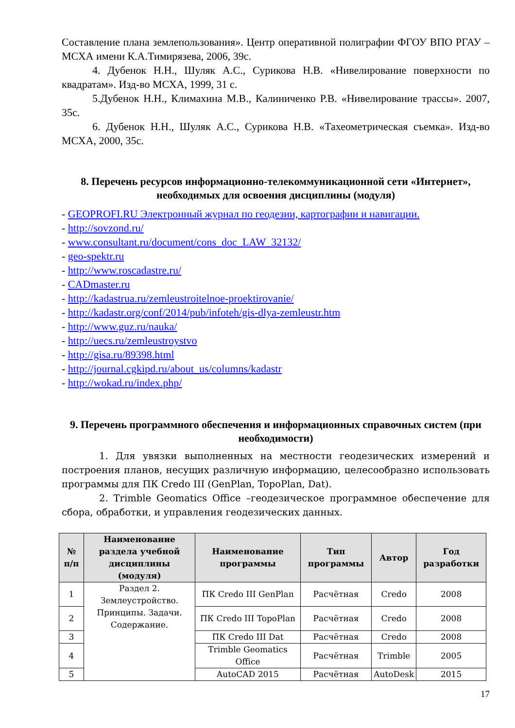Составление плана землепользования». Центр оперативной полиграфии ФГОУ ВПО РГАУ – МСХА имени К.А.Тимирязева, 2006, 39с.
4. Дубенок Н.Н., Шуляк А.С., Сурикова Н.В. «Нивелирование поверхности по квадратам». Изд-во МСХА, 1999, 31 с.
5.Дубенок Н.Н., Климахина М.В., Калиниченко Р.В. «Нивелирование трассы». 2007, 35с.
6. Дубенок Н.Н., Шуляк А.С., Сурикова Н.В. «Тахеометрическая съемка». Изд-во МСХА, 2000, 35с.
8. Перечень ресурсов информационно-телекоммуникационной сети «Интернет», необходимых для освоения дисциплины (модуля)
- GEOPROFI.RU Электронный журнал по геодезии, картографии и навигации.
- http://sovzond.ru/
- www.consultant.ru/document/cons_doc_LAW_32132/
- geo-spektr.ru
- http://www.roscadastre.ru/
- CADmaster.ru
- http://kadastrua.ru/zemleustroitelnoe-proektirovanie/
- http://kadastr.org/conf/2014/pub/infoteh/gis-dlya-zemleustr.htm
- http://www.guz.ru/nauka/
- http://uecs.ru/zemleustroystvo
- http://gisa.ru/89398.html
- http://journal.cgkipd.ru/about_us/columns/kadastr
- http://wokad.ru/index.php/
9. Перечень программного обеспечения и информационных справочных систем (при необходимости)
1. Для увязки выполненных на местности геодезических измерений и построения планов, несущих различную информацию, целесообразно использовать программы для ПК Credo III (GenPlan, TopoPlan, Dat).
2. Trimble Geomatics Office –геодезическое программное обеспечение для сбора, обработки, и управления геодезических данных.
| № п/п | Наименование раздела учебной дисциплины (модуля) | Наименование программы | Тип программы | Автор | Год разработки |
| --- | --- | --- | --- | --- | --- |
| 1 | Раздел 2. Землеустройство. Принципы. Задачи. Содержание. | ПК Credo III GenPlan | Расчётная | Credo | 2008 |
| 2 | | ПК Credo III TopoPlan | Расчётная | Credo | 2008 |
| 3 | | ПК Credo III Dat | Расчётная | Credo | 2008 |
| 4 | | Trimble Geomatics Office | Расчётная | Trimble | 2005 |
| 5 | | AutoCAD 2015 | Расчётная | AutoDesk | 2015 |
17